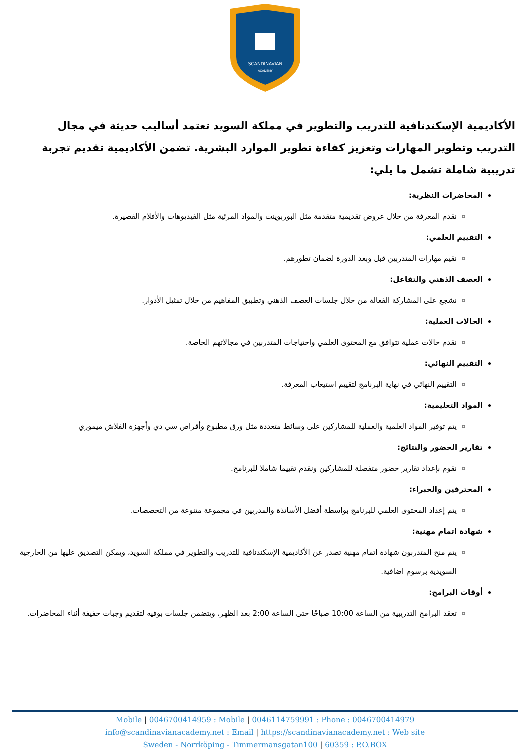SCANDINAVIAN
ACADEMY
الأكاديمية الإسكندنافية للتدريب والتطوير في مملكة السويد تعتمد أساليب حديثة في مجال التدريب وتطوير المهارات وتعزيز كفاءة تطوير الموارد البشرية. تضمن الأكاديمية تقديم تجربة تدريبية شاملة تشمل ما يلي:
المحاضرات النظرية:
نقدم المعرفة من خلال عروض تقديمية متقدمة مثل البوربوينت والمواد المرئية مثل الفيديوهات والأفلام القصيرة.
التقييم العلمي:
نقيم مهارات المتدربين قبل وبعد الدورة لضمان تطورهم.
العصف الذهني والتفاعل:
نشجع على المشاركة الفعالة من خلال جلسات العصف الذهني وتطبيق المفاهيم من خلال تمثيل الأدوار.
الحالات العملية:
نقدم حالات عملية تتوافق مع المحتوى العلمي واحتياجات المتدربين في مجالاتهم الخاصة.
التقييم النهائي:
التقييم النهائي في نهاية البرنامج لتقييم استيعاب المعرفة.
المواد التعليمية:
يتم توفير المواد العلمية والعملية للمشاركين على وسائط متعددة مثل ورق مطبوع وأقراص سي دي وأجهزة الفلاش ميموري
تقارير الحضور والنتائج:
نقوم بإعداد تقارير حضور متفصلة للمشاركين ونقدم تقييما شاملا للبرنامج.
المحترفين والخبراء:
يتم إعداد المحتوى العلمي للبرنامج بواسطة أفضل الأساتذة والمدربين في مجموعة متنوعة من التخصصات.
شهادة اتمام مهنية:
يتم منح المتدربون شهادة اتمام مهنية تصدر عن الأكاديمية الإسكندنافية للتدريب والتطوير في مملكة السويد، ويمكن التصديق عليها من الخارجية السويدية برسوم اضافية.
أوقات البرامج:
تعقد البرامج التدريبية من الساعة 10:00 صباحًا حتى الساعة 2:00 بعد الظهر، ويتضمن جلسات بوفيه لتقديم وجبات خفيفة أثناء المحاضرات.
Mobile | 0046700414959 : Mobile | 0046114759991 : Phone : 0046700414979
info@scandinavianacademy.net : Email | https://scandinavianacademy.net : Web site
Sweden - Norrköping - Timmermansgatan100 | 60359 : P.O.BOX